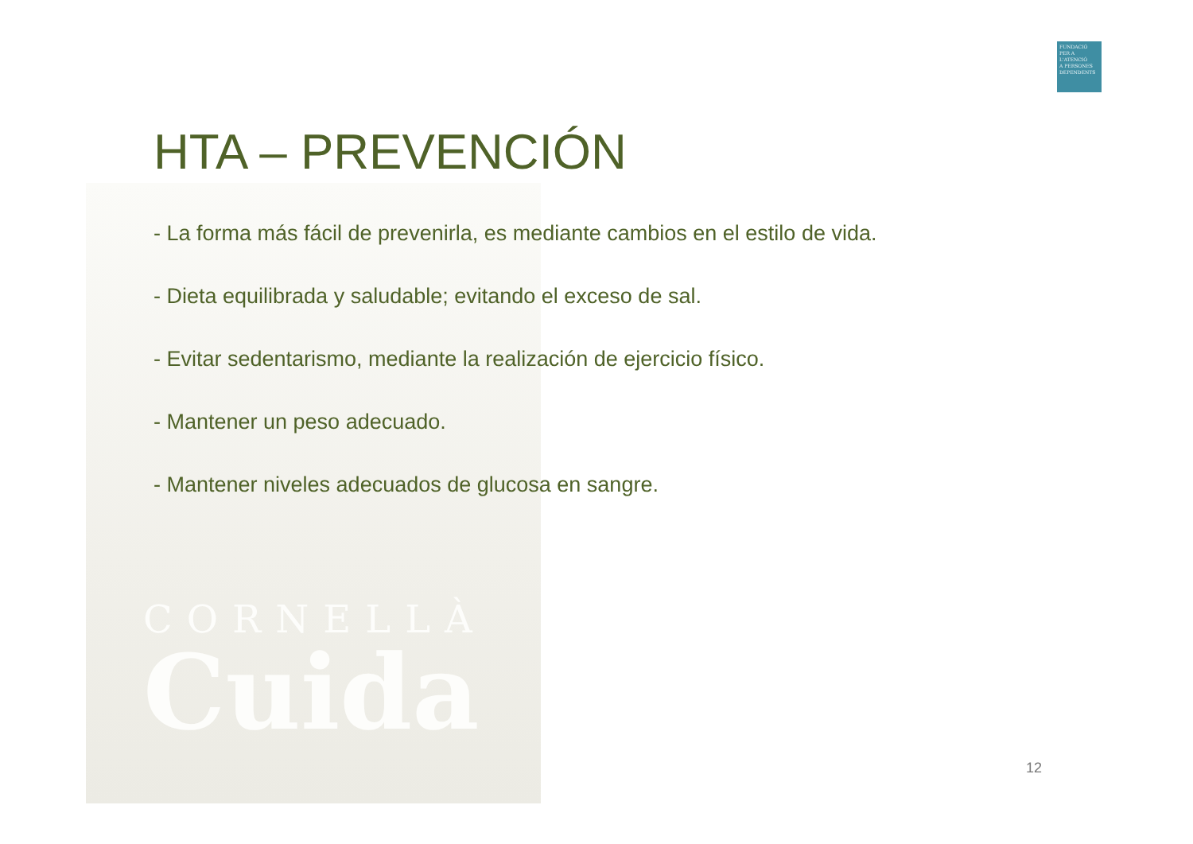CORNELLÀ
Cuida
FUNDACIÓ
PER A L'ATENCIÓ
A PERSONES
DEPENDENTS
HTA – PREVENCIÓN
- La forma más fácil de prevenirla, es mediante cambios en el estilo de vida.
- Dieta equilibrada y saludable; evitando el exceso de sal.
- Evitar sedentarismo, mediante la realización de ejercicio físico.
- Mantener un peso adecuado.
- Mantener niveles adecuados de glucosa en sangre.
12